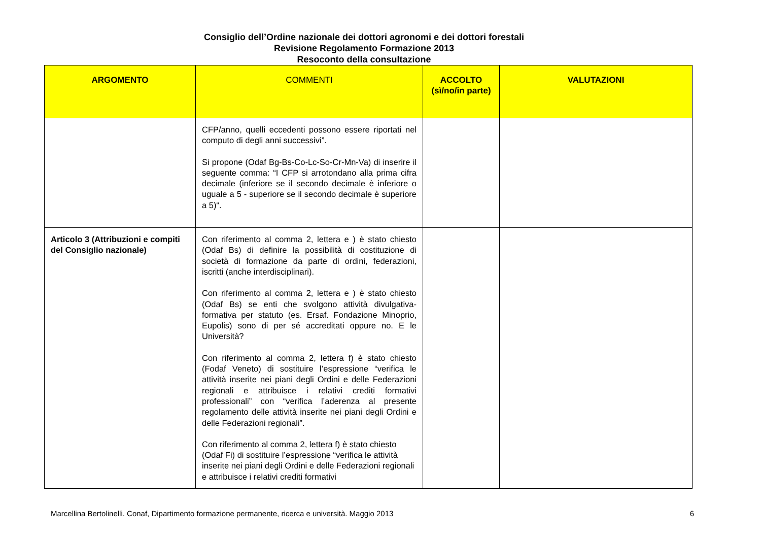Consiglio dell’Ordine nazionale dei dottori agronomi e dei dottori forestali
Revisione Regolamento Formazione 2013
Resoconto della consultazione
| ARGOMENTO | COMMENTI | ACCOLTO (sì/no/in parte) | VALUTAZIONI |
| --- | --- | --- | --- |
| | CFP/anno, quelli eccedenti possono essere riportati nel computo di degli anni successivi”. Si propone (Odaf Bg-Bs-Co-Lc-So-Cr-Mn-Va) di inserire il seguente comma: “I CFP si arrotondano alla prima cifra decimale (inferiore se il secondo decimale è inferiore o uguale a 5 - superiore se il secondo decimale è superiore a 5)“. | | |
| Articolo 3 (Attribuzioni e compiti del Consiglio nazionale) | Con riferimento al comma 2, lettera e ) è stato chiesto (Odaf Bs) di definire la possibilità di costituzione di società di formazione da parte di ordini, federazioni, iscritti (anche interdisciplinari). Con riferimento al comma 2, lettera e ) è stato chiesto (Odaf Bs) se enti che svolgono attività divulgativa-formativa per statuto (es. Ersaf. Fondazione Minoprio, Eupolis) sono di per sé accreditati oppure no. E le Università? Con riferimento al comma 2, lettera f) è stato chiesto (Fodaf Veneto) di sostituire l’espressione “verifica le attività inserite nei piani degli Ordini e delle Federazioni regionali e attribuisce i relativi crediti formativi professionali” con “verifica l’aderenza al presente regolamento delle attività inserite nei piani degli Ordini e delle Federazioni regionali”. Con riferimento al comma 2, lettera f) è stato chiesto (Odaf Fi) di sostituire l’espressione “verifica le attività inserite nei piani degli Ordini e delle Federazioni regionali e attribuisce i relativi crediti formativi | | |
Marcellina Bertolinelli. Conaf, Dipartimento formazione permanente, ricerca e università. Maggio 2013 6